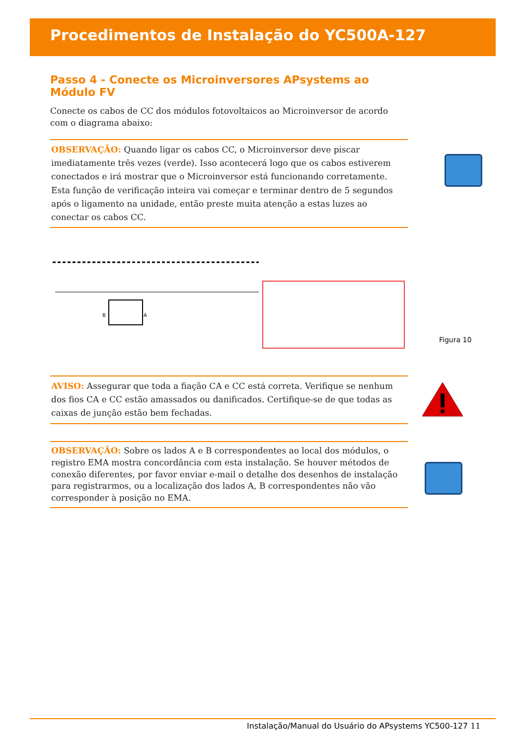Procedimentos de Instalação do YC500A-127
Passo 4 - Conecte os Microinversores APsystems ao Módulo FV
Conecte os cabos de CC dos módulos fotovoltaicos ao Microinversor de acordo com o diagrama abaixo:
OBSERVAÇÃO: Quando ligar os cabos CC, o Microinversor deve piscar imediatamente três vezes (verde). Isso acontecerá logo que os cabos estiverem conectados e irá mostrar que o Microinversor está funcionando corretamente. Esta função de verificação inteira vai começar e terminar dentro de 5 segundos após o ligamento na unidade, então preste muita atenção a estas luzes ao conectar os cabos CC.
B
A
Figura 10
AVISO: Assegurar que toda a fiação CA e CC está correta. Verifique se nenhum dos fios CA e CC estão amassados ou danificados. Certifique-se de que todas as caixas de junção estão bem fechadas.
OBSERVAÇÃO: Sobre os lados A e B correspondentes ao local dos módulos, o registro EMA mostra concordância com esta instalação. Se houver métodos de conexão diferentes, por favor enviar e-mail o detalhe dos desenhos de instalação para registrarmos, ou a localização dos lados A, B correspondentes não vão corresponder à posição no EMA.
Instalação/Manual do Usuário do APsystems YC500-127 11